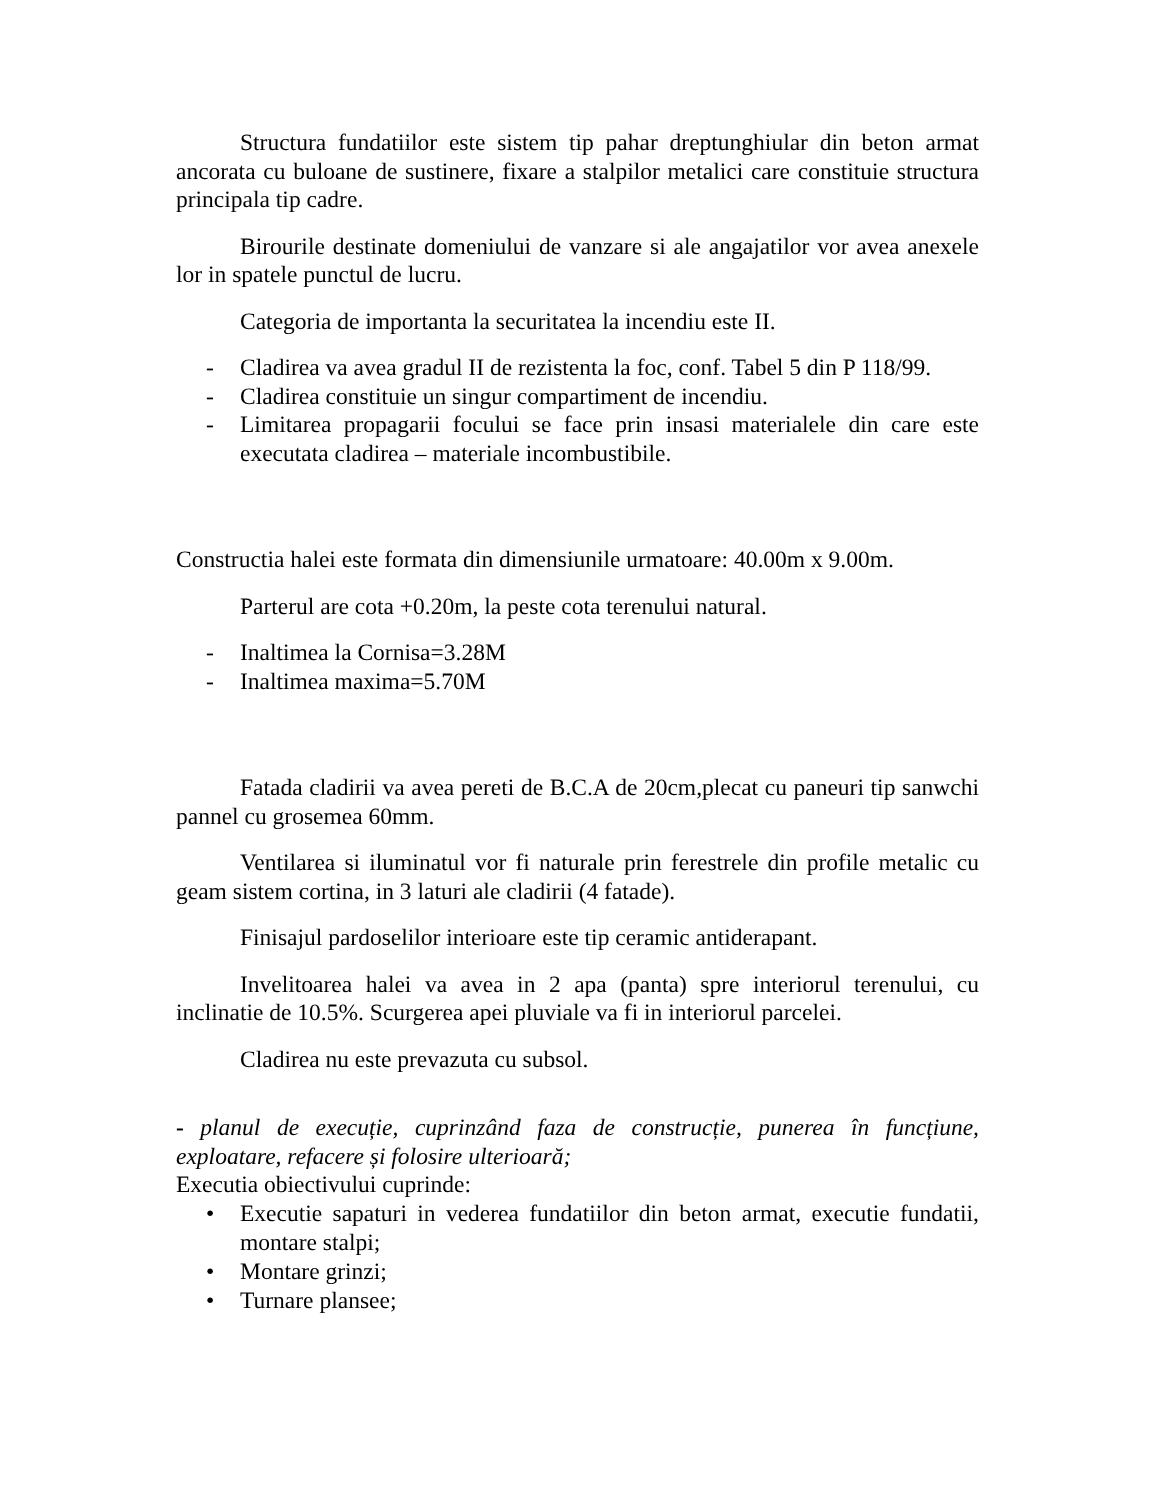Structura fundatiilor este sistem tip pahar dreptunghiular din beton armat ancorata cu buloane de sustinere, fixare a stalpilor metalici care constituie structura principala tip cadre.
Birourile destinate domeniului de vanzare si ale angajatilor vor avea anexele lor in spatele punctul de lucru.
Categoria de importanta la securitatea la incendiu este II.
- Cladirea va avea gradul II de rezistenta la foc, conf. Tabel 5 din P 118/99.
- Cladirea constituie un singur compartiment de incendiu.
- Limitarea propagarii focului se face prin insasi materialele din care este executata cladirea – materiale incombustibile.
Constructia halei este formata din dimensiunile urmatoare: 40.00m x 9.00m.
Parterul are cota +0.20m, la peste cota terenului natural.
- Inaltimea la Cornisa=3.28M
- Inaltimea maxima=5.70M
Fatada cladirii va avea pereti de B.C.A de 20cm,plecat cu paneuri tip sanwchi pannel cu grosemea 60mm.
Ventilarea si iluminatul vor fi naturale prin ferestrele din profile metalic cu geam sistem cortina, in 3 laturi ale cladirii (4 fatade).
Finisajul pardoselilor interioare este tip ceramic antiderapant.
Invelitoarea halei va avea in 2 apa (panta) spre interiorul terenului, cu inclinatie de 10.5%. Scurgerea apei pluviale va fi in interiorul parcelei.
Cladirea nu este prevazuta cu subsol.
- planul de execuție, cuprinzând faza de construcție, punerea în funcțiune, exploatare, refacere și folosire ulterioară;
Executia obiectivului cuprinde:
• Executie sapaturi in vederea fundatiilor din beton armat, executie fundatii, montare stalpi;
• Montare grinzi;
• Turnare plansee;